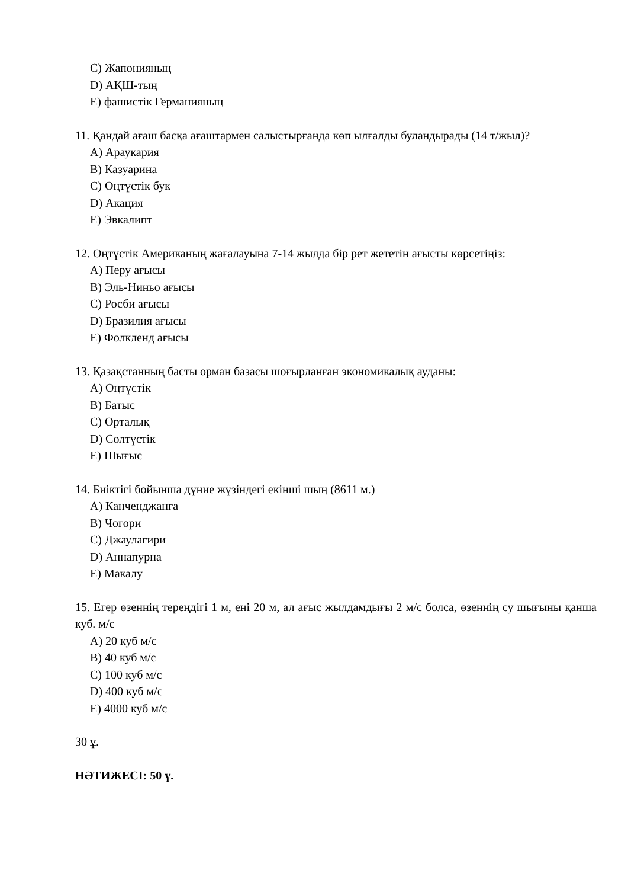C) Жапонияның
D) АҚШ-тың
E) фашистік Германияның
11. Қандай ағаш басқа ағаштармен салыстырғанда көп ылғалды буландырады (14 т/жыл)?
A) Араукария
B) Казуарина
C) Оңтүстік бук
D) Акация
E) Эвкалипт
12. Оңтүстік Американың жағалауына 7-14 жылда бір рет жететін ағысты көрсетіңіз:
A) Перу ағысы
B) Эль-Ниньо ағысы
C) Росби ағысы
D) Бразилия ағысы
E) Фолкленд ағысы
13. Қазақстанның басты орман базасы шоғырланған экономикалық ауданы:
A) Оңтүстік
B) Батыс
C) Орталық
D) Солтүстік
E) Шығыс
14. Биіктігі бойынша дүние жүзіндегі екінші шың (8611 м.)
A) Канченджанга
B) Чогори
C) Джаулагири
D) Аннапурна
E) Макалу
15. Егер өзеннің тереңдігі 1 м, ені 20 м, ал ағыс жылдамдығы 2 м/с болса, өзеннің су шығыны қанша куб. м/с
A) 20 куб м/с
B) 40 куб м/с
C) 100 куб м/с
D) 400 куб м/с
E) 4000 куб м/с
30 ұ.
НӘТИЖЕСІ: 50 ұ.